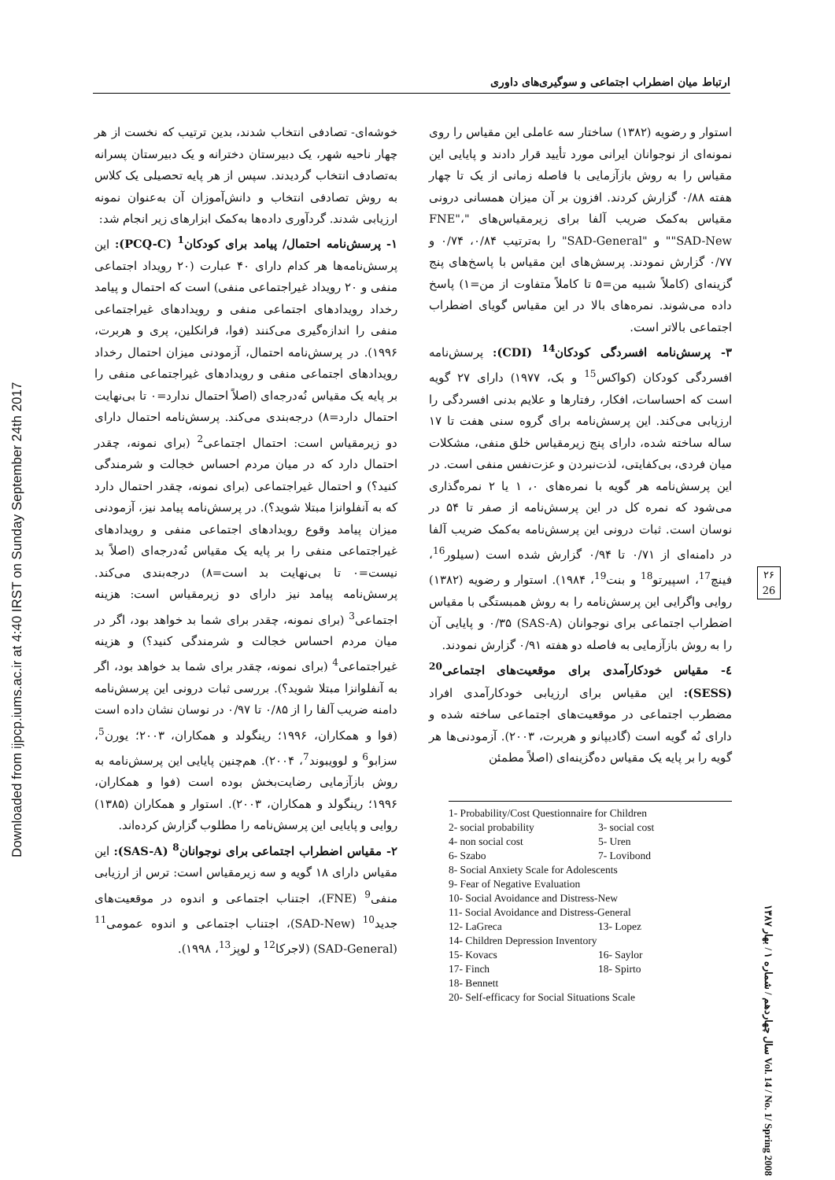Downloaded from ijpcp.iums.ac.ir at 4:40 IRST on Sunday September 24th 2017
ارتباط میان اضطراب اجتماعی و سوگیری‌های داوری
خوشه‌ای- تصادفی انتخاب شدند، بدین ترتیب که نخست از هر چهار ناحیه شهر، یک دبیرستان دخترانه و یک دبیرستان پسرانه به‌تصادف انتخاب گردیدند. سپس از هر پایه تحصیلی یک کلاس به روش تصادفی انتخاب و دانش‌آموزان آن به‌عنوان نمونه ارزیابی شدند. گردآوری داده‌ها به‌کمک ابزارهای زیر انجام شد:
۱- پرسش‌نامه احتمال/ پیامد برای کودکان<sup>1</sup> (PCQ-C): این پرسش‌نامه‌ها هر کدام دارای ۴۰ عبارت (۲۰ رویداد اجتماعی منفی و ۲۰ رویداد غیراجتماعی منفی) است که احتمال و پیامد رخداد رویدادهای اجتماعی منفی و رویدادهای غیراجتماعی منفی را اندازه‌گیری می‌کنند (فوا، فرانکلین، پری و هربرت، ۱۹۹۶). در پرسش‌نامه احتمال، آزمودنی میزان احتمال رخداد رویدادهای اجتماعی منفی و رویدادهای غیراجتماعی منفی را بر پایه یک مقیاس نُه‌درجه‌ای (اصلاً احتمال ندارد=۰ تا بی‌نهایت احتمال دارد=۸) درجه‌بندی می‌کند. پرسش‌نامه احتمال دارای دو زیرمقیاس است: احتمال اجتماعی<sup>2</sup> (برای نمونه، چقدر احتمال دارد که در میان مردم احساس خجالت و شرمندگی کنید؟) و احتمال غیراجتماعی (برای نمونه، چقدر احتمال دارد که به آنفلوانزا مبتلا شوید؟). در پرسش‌نامه پیامد نیز، آزمودنی میزان پیامد وقوع رویدادهای اجتماعی منفی و رویدادهای غیراجتماعی منفی را بر پایه یک مقیاس نُه‌درجه‌ای (اصلاً بد نیست=۰ تا بی‌نهایت بد است=۸) درجه‌بندی می‌کند. پرسش‌نامه پیامد نیز دارای دو زیرمقیاس است: هزینه اجتماعی<sup>3</sup> (برای نمونه، چقدر برای شما بد خواهد بود، اگر در میان مردم احساس خجالت و شرمندگی کنید؟) و هزینه غیراجتماعی<sup>4</sup> (برای نمونه، چقدر برای شما بد خواهد بود، اگر به آنفلوانزا مبتلا شوید؟). بررسی ثبات درونی این پرسش‌نامه دامنه ضریب آلفا را از ۰/۸۵ تا ۰/۹۷ در نوسان نشان داده است (فوا و همکاران، ۱۹۹۶؛ رینگولد و همکاران، ۲۰۰۳؛ یورن<sup>5</sup>، سزابو<sup>6</sup> و لوویبوند<sup>7</sup>، ۲۰۰۴). هم‌چنین پایایی این پرسش‌نامه به روش بازآزمایی رضایت‌بخش بوده است (فوا و همکاران، ۱۹۹۶؛ رینگولد و همکاران، ۲۰۰۳). استوار و همکاران (۱۳۸۵) روایی و پایایی این پرسش‌نامه را مطلوب گزارش کرده‌اند.
۲- مقیاس اضطراب اجتماعی برای نوجوانان<sup>8</sup> (SAS-A): این مقیاس دارای ۱۸ گویه و سه زیرمقیاس است: ترس از ارزیابی منفی<sup>9</sup> (FNE)، اجتناب اجتماعی و اندوه در موقعیت‌های جدید<sup>10</sup> (SAD-New)، اجتناب اجتماعی و اندوه عمومی<sup>11</sup> (SAD-General) (لاجرکا<sup>12</sup> و لوپز<sup>13</sup>، ۱۹۹۸).
استوار و رضویه (۱۳۸۲) ساختار سه عاملی این مقیاس را روی نمونه‌ای از نوجوانان ایرانی مورد تأیید قرار دادند و پایایی این مقیاس را به روش بازآزمایی با فاصله زمانی از یک تا چهار هفته ۰/۸۸ گزارش کردند. افزون بر آن میزان همسانی درونی مقیاس به‌کمک ضریب آلفا برای زیرمقیاس‌های "FNE"، "SAD-New" و "SAD-General" را به‌ترتیب ۰/۸۴، ۰/۷۴ و ۰/۷۷ گزارش نمودند. پرسش‌های این مقیاس با پاسخ‌های پنج گزینه‌ای (کاملاً شبیه من=۵ تا کاملاً متفاوت از من=۱) پاسخ داده می‌شوند. نمره‌های بالا در این مقیاس گویای اضطراب اجتماعی بالاتر است.
۳- پرسش‌نامه افسردگی کودکان<sup>14</sup> (CDI): پرسش‌نامه افسردگی کودکان (کواکس<sup>15</sup> و بک، ۱۹۷۷) دارای ۲۷ گویه است که احساسات، افکار، رفتارها و علایم بدنی افسردگی را ارزیابی می‌کند. این پرسش‌نامه برای گروه سنی هفت تا ۱۷ ساله ساخته شده، دارای پنج زیرمقیاس خلق منفی، مشکلات میان فردی، بی‌کفایتی، لذت‌نبردن و عزت‌نفس منفی است. در این پرسش‌نامه هر گویه با نمره‌های ۰، ۱ یا ۲ نمره‌گذاری می‌شود که نمره کل در این پرسش‌نامه از صفر تا ۵۴ در نوسان است. ثبات درونی این پرسش‌نامه به‌کمک ضریب آلفا در دامنه‌ای از ۰/۷۱ تا ۰/۹۴ گزارش شده است (سیلور<sup>16</sup>، فینچ<sup>17</sup>، اسپیرتو<sup>18</sup> و بنت<sup>19</sup>، ۱۹۸۴). استوار و رضویه (۱۳۸۲) روایی واگرایی این پرسش‌نامه را به روش همبستگی با مقیاس اضطراب اجتماعی برای نوجوانان (SAS-A) ۰/۳۵ و پایایی آن را به روش بازآزمایی به فاصله دو هفته ۰/۹۱ گزارش نمودند.
٤- مقیاس خودکارآمدی برای موقعیت‌های اجتماعی<sup>20</sup> (SESS): این مقیاس برای ارزیابی خودکارآمدی افراد مضطرب اجتماعی در موقعیت‌های اجتماعی ساخته شده و دارای نُه گویه است (گادیپانو و هربرت، ۲۰۰۳). آزمودنی‌ها هر گویه را بر پایه یک مقیاس ده‌گزینه‌ای (اصلاً مطمئن
1- Probability/Cost Questionnaire for Children
2- social probability 3- social cost
4- non social cost 5- Uren
6- Szabo 7- Lovibond
8- Social Anxiety Scale for Adolescents
9- Fear of Negative Evaluation
10- Social Avoidance and Distress-New
11- Social Avoidance and Distress-General
12- LaGreca 13- Lopez
14- Children Depression Inventory
15- Kovacs 16- Saylor
17- Finch 18- Spirto
18- Bennett
20- Self-efficacy for Social Situations Scale
۲۶
26
سال چهاردهم / شماره ۱ / بهار ۱۳۸۷ Vol. 14 / No. 1/ Spring 2008